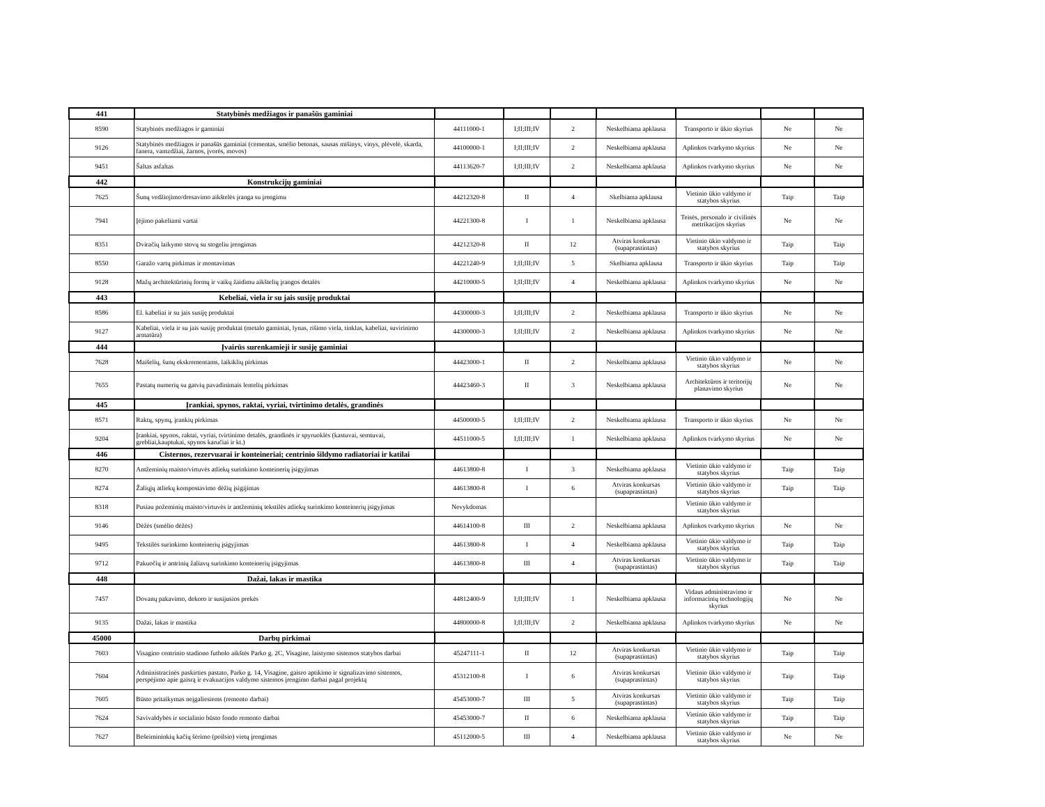| 441 | Statybinės medžiagos ir panašūs gaminiai | | | | | | | |
| 8590 | Statybinės medžiagos ir gaminiai | 44111000-1 | I;II;III;IV | 2 | Neskelbiama apklausa | Transporto ir ūkio skyrius | Ne | Ne |
| 9126 | Statybinės medžiagos ir panašūs gaminiai (cementas, smėlio betonas, sausas mišinys, vinys, plėvelė, skarda, fanera, vamzdžiai, žarnos, įvorės, movos) | 44100000-1 | I;II;III;IV | 2 | Neskelbiama apklausa | Aplinkos tvarkymo skyrius | Ne | Ne |
| 9451 | Šaltas asfaltas | 44113620-7 | I;II;III;IV | 2 | Neskelbiama apklausa | Aplinkos tvarkymo skyrius | Ne | Ne |
| 442 | Konstrukcijų gaminiai | | | | | | | |
| 7625 | Šunų vedžiojimo/dresavimo aikštelės įranga su įrengimu | 44212320-8 | II | 4 | Skelbiama apklausa | Vietinio ūkio valdymo ir statybos skyrius | Taip | Taip |
| 7941 | Įėjimo pakeliami vartai | 44221300-8 | I | 1 | Neskelbiama apklausa | Teisės, personalo ir civilinės metrikacijos skyrius | Ne | Ne |
| 8351 | Dviračių laikymo stovų su stogeliu įrengimas | 44212320-8 | II | 12 | Atviras konkursas (supaprastintas) | Vietinio ūkio valdymo ir statybos skyrius | Taip | Taip |
| 8550 | Garažo vartų pirkimas ir montavimas | 44221240-9 | I;II;III;IV | 5 | Skelbiama apklausa | Transporto ir ūkio skyrius | Taip | Taip |
| 9128 | Mažų architektūrinių formų ir vaikų žaidimu aikštelių įrangos detalės | 44210000-5 | I;II;III;IV | 4 | Neskelbiama apklausa | Aplinkos tvarkymo skyrius | Ne | Ne |
| 443 | Kebeliai, viela ir su jais susiję produktai | | | | | | | |
| 8586 | El. kabeliai ir su jais susiję produktai | 44300000-3 | I;II;III;IV | 2 | Neskelbiama apklausa | Transporto ir ūkio skyrius | Ne | Ne |
| 9127 | Kabeliai, viela ir su jais susiję produktai (metalo gaminiai, lynas, rišimo viela, tinklas, kabeliai, suvirinimo armatūra) | 44300000-3 | I;II;III;IV | 2 | Neskelbiama apklausa | Aplinkos tvarkymo skyrius | Ne | Ne |
| 444 | Įvairūs surenkamieji ir susiję gaminiai | | | | | | | |
| 7628 | Maišelių, šunų ekskrementams, laikiklių pirkimas | 44423000-1 | II | 2 | Neskelbiama apklausa | Vietinio ūkio valdymo ir statybos skyrius | Ne | Ne |
| 7655 | Pastatų numerių su gatvių pavadinimais lentelių pirkimas | 44423460-3 | II | 3 | Neskelbiama apklausa | Architektūros ir teritorijų planavimo skyrius | Ne | Ne |
| 445 | Įrankiai, spynos, raktai, vyriai, tvirtinimo detalės, grandinės | | | | | | | |
| 8571 | Raktų, spynų, įrankių pirkimas | 44500000-5 | I;II;III;IV | 2 | Neskelbiama apklausa | Transporto ir ūkio skyrius | Ne | Ne |
| 9204 | Įrankiai, spynos, raktai, vyriai, tvirtinimo detalės, grandinės ir spyruoklės (kastuvai, semtuvai, grebliai,kauptukai, spynos karučiai ir kt.) | 44511000-5 | I;II;III;IV | 1 | Neskelbiama apklausa | Aplinkos tvarkymo skyrius | Ne | Ne |
| 446 | Cisternos, rezervuarai ir konteineriai; centrinio šildymo radiatoriai ir katilai | | | | | | | |
| 8270 | Antžeminių maisto/virtuvės atliekų surinkimo konteinerių įsigyjimas | 44613800-8 | I | 3 | Neskelbiama apklausa | Vietinio ūkio valdymo ir statybos skyrius | Taip | Taip |
| 8274 | Žaliųjų atliekų kompostavimo dėžių įsigijimas | 44613800-8 | I | 6 | Atviras konkursas (supaprastintas) | Vietinio ūkio valdymo ir statybos skyrius | Taip | Taip |
| 8318 | Pusiau požeminių maisto/virtuvės ir antžeminių tekstilės atliekų surinkimo konteinerių įsigyjimas | Nevykdomas | | | | Vietinio ūkio valdymo ir statybos skyrius | | |
| 9146 | Dėžės (smėlio dėžės) | 44614100-8 | III | 2 | Neskelbiama apklausa | Aplinkos tvarkymo skyrius | Ne | Ne |
| 9495 | Tekstilės surinkimo konteinerių įsigyjimas | 44613800-8 | I | 4 | Neskelbiama apklausa | Vietinio ūkio valdymo ir statybos skyrius | Taip | Taip |
| 9712 | Pakuočių ir antrinių žaliavų surinkimo konteinerių įsigyjimas | 44613800-8 | III | 4 | Atviras konkursas (supaprastintas) | Vietinio ūkio valdymo ir statybos skyrius | Taip | Taip |
| 448 | Dažai, lakas ir mastika | | | | | | | |
| 7457 | Dovanų pakavimo, dekoro ir susijusios prekės | 44812400-9 | I;II;III;IV | 1 | Neskelbiama apklausa | Vidaus administravimo ir informacinių technologijų skyrius | Ne | Ne |
| 9135 | Dažai, lakas ir mastika | 44800000-8 | I;II;III;IV | 2 | Neskelbiama apklausa | Aplinkos tvarkymo skyrius | Ne | Ne |
| 45000 | Darbų pirkimai | | | | | | | |
| 7603 | Visagino centrinio stadiono futbolo aikštės Parko g. 2C, Visagine, laistymo sistemos statybos darbai | 45247111-1 | II | 12 | Atviras konkursas (supaprastintas) | Vietinio ūkio valdymo ir statybos skyrius | Taip | Taip |
| 7604 | Administracinės paskirties pastato, Parko g. 14, Visagine, gaisro aptikimo ir signalizavimo sistemos, perspėjimo apie gaisrą ir evakuacijos valdymo sistemos įrengimo darbai pagal projektą | 45312100-8 | I | 6 | Atviras konkursas (supaprastintas) | Vietinio ūkio valdymo ir statybos skyrius | Taip | Taip |
| 7605 | Būsto pritaikymas neįgaliesiems (remonto darbai) | 45453000-7 | III | 5 | Atviras konkursas (supaprastintas) | Vietinio ūkio valdymo ir statybos skyrius | Taip | Taip |
| 7624 | Savivaldybės ir socialinio būsto fondo remonto darbai | 45453000-7 | II | 6 | Neskelbiama apklausa | Vietinio ūkio valdymo ir statybos skyrius | Taip | Taip |
| 7627 | Bešeimininkių kačių šėrimo (poilsio) vietų įrengimas | 45112000-5 | III | 4 | Neskelbiama apklausa | Vietinio ūkio valdymo ir statybos skyrius | Ne | Ne |